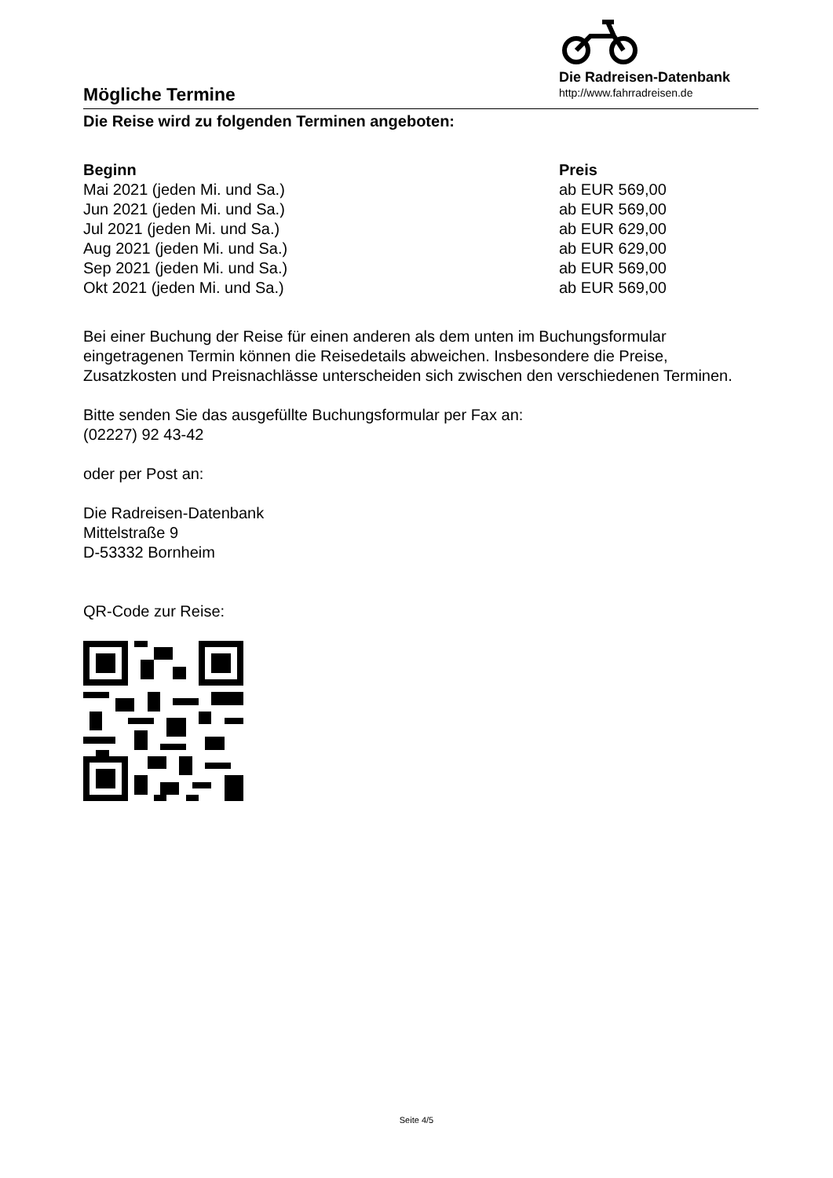Die Radreisen-Datenbank
http://www.fahrradreisen.de
Mögliche Termine
Die Reise wird zu folgenden Terminen angeboten:
| Beginn | Preis |
| --- | --- |
| Mai 2021 (jeden Mi. und Sa.) | ab EUR 569,00 |
| Jun 2021 (jeden Mi. und Sa.) | ab EUR 569,00 |
| Jul 2021 (jeden Mi. und Sa.) | ab EUR 629,00 |
| Aug 2021 (jeden Mi. und Sa.) | ab EUR 629,00 |
| Sep 2021 (jeden Mi. und Sa.) | ab EUR 569,00 |
| Okt 2021 (jeden Mi. und Sa.) | ab EUR 569,00 |
Bei einer Buchung der Reise für einen anderen als dem unten im Buchungsformular eingetragenen Termin können die Reisedetails abweichen. Insbesondere die Preise, Zusatzkosten und Preisnachlässe unterscheiden sich zwischen den verschiedenen Terminen.
Bitte senden Sie das ausgefüllte Buchungsformular per Fax an:
(02227) 92 43-42
oder per Post an:
Die Radreisen-Datenbank
Mittelstraße 9
D-53332 Bornheim
QR-Code zur Reise:
Seite 4/5